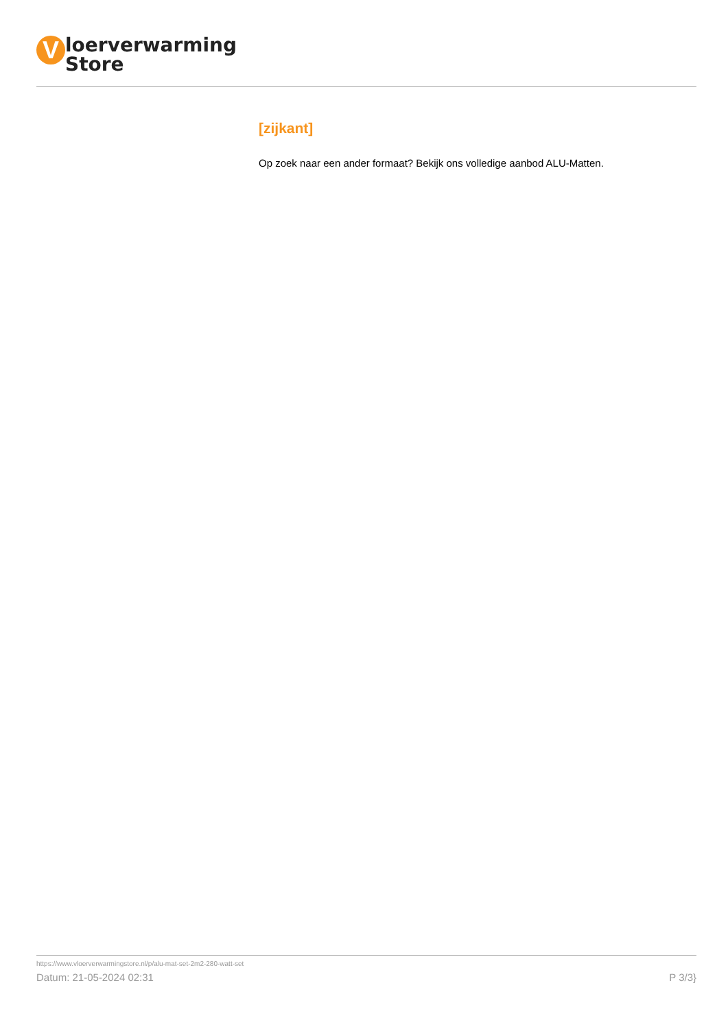V
loerverwarming
Store
[zijkant]
Op zoek naar een ander formaat? Bekijk ons volledige aanbod ALU-Matten.
https://www.vloerverwarmingstore.nl/p/alu-mat-set-2m2-280-watt-set
Datum: 21-05-2024 02:31 P 3/3}